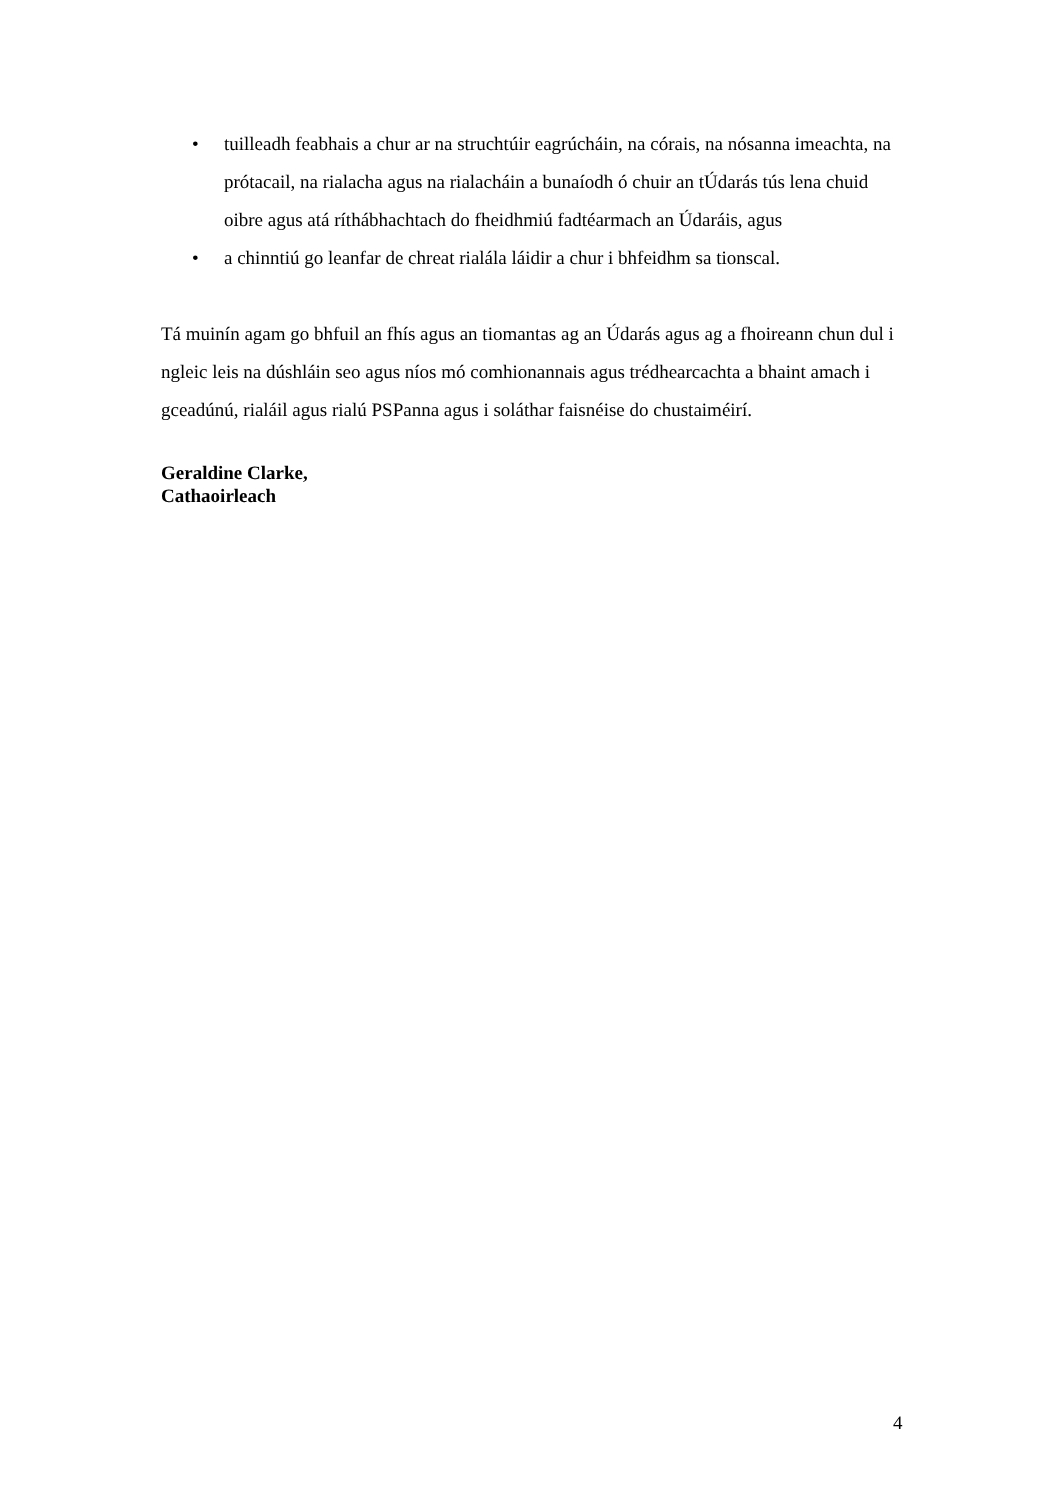• tuilleadh feabhais a chur ar na struchtúir eagrúcháin, na córais, na nósanna imeachta, na prótacail, na rialacha agus na rialacháin a bunaíodh ó chuir an tÚdarás tús lena chuid oibre agus atá ríthábhachtach do fheidhmiú fadtéarmach an Údaráis, agus
• a chinntiú go leanfar de chreat rialála láidir a chur i bhfeidhm sa tionscal.
Tá muinín agam go bhfuil an fhís agus an tiomantas ag an Údarás agus ag a fhoireann chun dul i ngleic leis na dúshláin seo agus níos mó comhionannais agus trédhearcachta a bhaint amach i gceadúnú, rialáil agus rialú PSPanna agus i soláthar faisnéise do chustaiméirí.
Geraldine Clarke,
Cathaoirleach
4